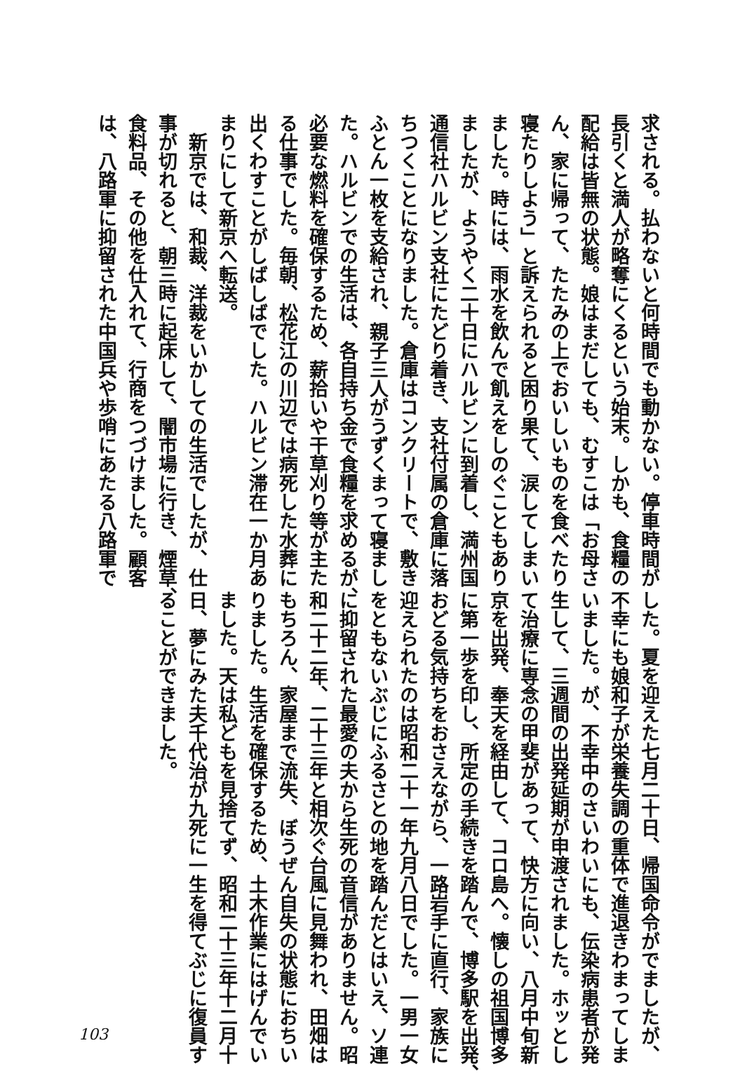求される。払わないと何時間でも動かない。停車時間が
長引くと満人が略奪にくるという始末。しかも、食糧の
配給は皆無の状態。娘はまだしても、むすこは「お母さ
ん、家に帰って、たたみの上でおいしいものを食べたり
寝たりしよう」と訴えられると困り果て、涙してしまい
ました。時には、雨水を飲んで飢えをしのぐこともあり
ましたが、ようやく二十日にハルビンに到着し、満州国
通信社ハルビン支社にたどり着き、支社付属の倉庫に落
ちつくことになりました。倉庫はコンクリートで、敷き
ふとん一枚を支給され、親子三人がうずくまって寝まし
た。ハルビンでの生活は、各自持ち金で食糧を求めるが、
必要な燃料を確保するため、薪拾いや干草刈り等が主た
る仕事でした。毎朝、松花江の川辺では病死した水葬に
出くわすことがしばしばでした。ハルビン滞在一か月あ
まりにして新京へ転送。
　新京では、和裁、洋裁をいかしての生活でしたが、仕
事が切れると、朝三時に起床して、闇市場に行き、煙草、
食料品、その他を仕入れて、行商をつづけました。顧客
は、八路軍に抑留された中国兵や歩哨にあたる八路軍で
した。夏を迎えた七月二十日、帰国命令がでましたが、
不幸にも娘和子が栄養失調の重体で進退きわまってしま
いました。が、不幸中のさいわいにも、伝染病患者が発
生して、三週間の出発延期が申渡されました。ホッとし
て治療に専念の甲斐があって、快方に向い、八月中旬新
京を出発、奉天を経由して、コロ島へ。懐しの祖国博多
に第一歩を印し、所定の手続きを踏んで、博多駅を出発、
おどる気持ちをおさえながら、一路岩手に直行、家族に
迎えられたのは昭和二十一年九月八日でした。一男一女
をともないぶじにふるさとの地を踏んだとはいえ、ソ連
に抑留された最愛の夫から生死の音信がありません。昭
和二十二年、二十三年と相次ぐ台風に見舞われ、田畑は
もちろん、家屋まで流失、ぼうぜん自失の状態におちい
りました。生活を確保するため、土木作業にはげんでい
ました。天は私どもを見捨てず、昭和二十三年十二月十
日、夢にみた夫千代治が九死に一生を得てぶじに復員す
ることができました。
103